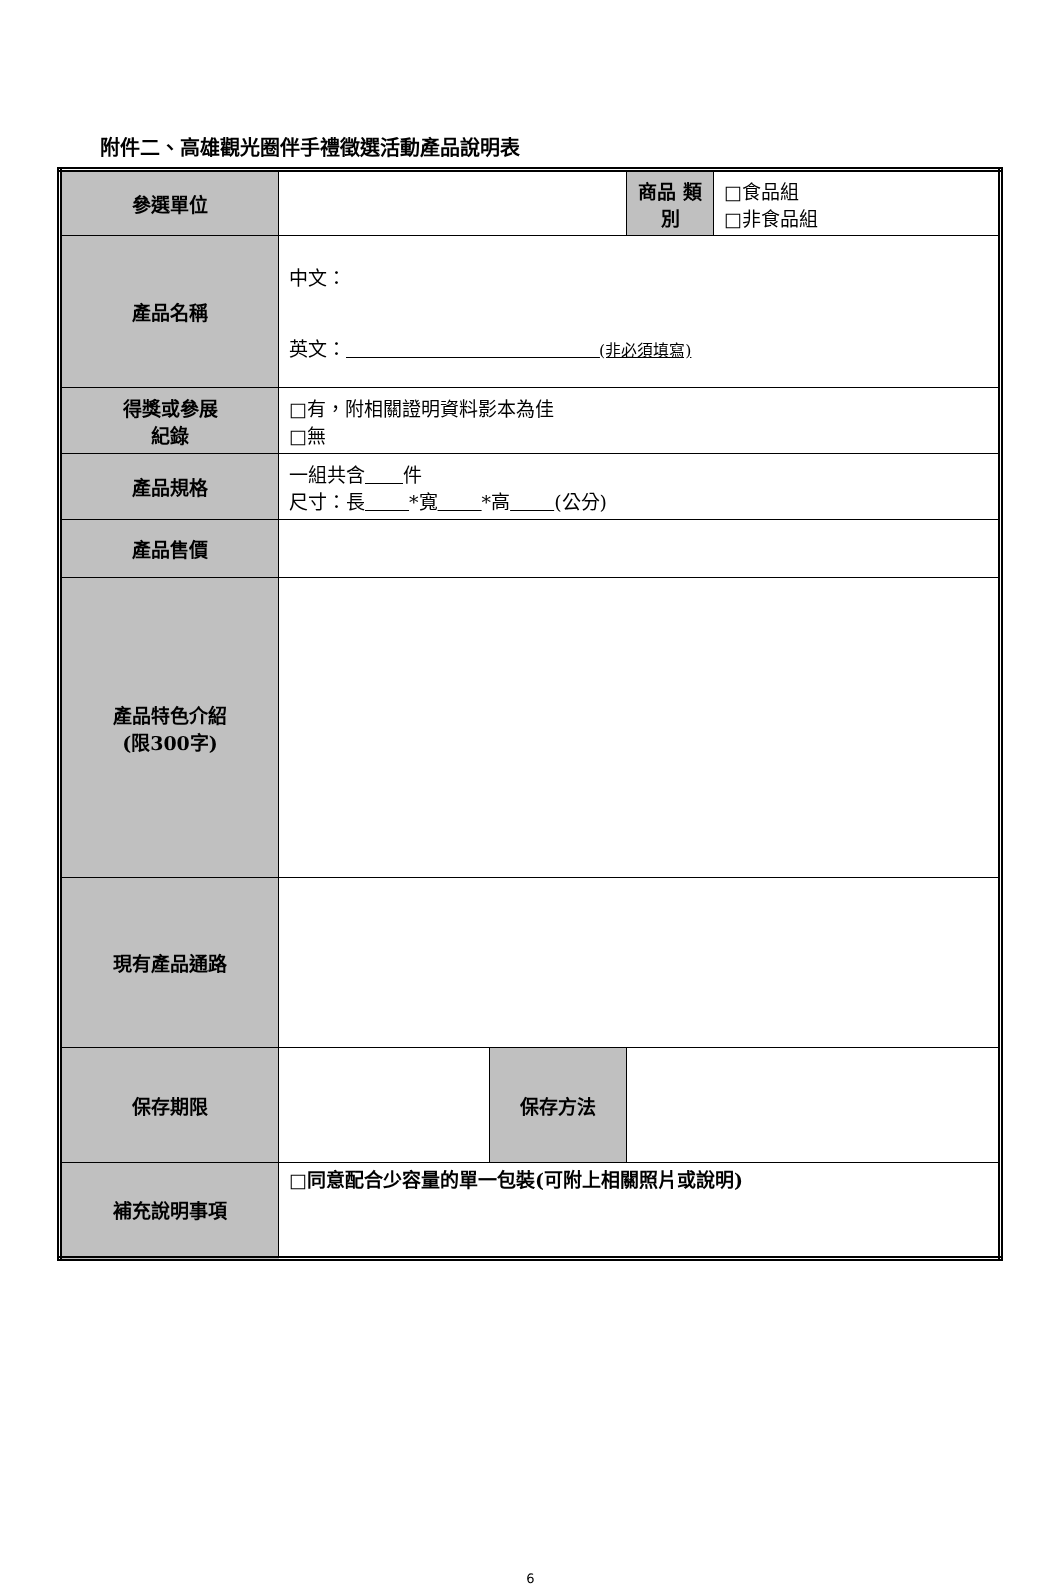附件二、高雄觀光圈伴手禮徵選活動產品說明表
| 參選單位 | | | 商品 類別 | □食品組 □非食品組 |
| 產品名稱 | 中文： 英文： (非必須填寫) | | | |
| 得獎或參展 紀錄 | □有，附相關證明資料影本為佳 □無 | | | |
| 產品規格 | 一組共含 件 尺寸：長 *寬 *高 (公分) | | | |
| 產品售價 | | | | |
| 產品特色介紹 (限300字) | | | | |
| 現有產品通路 | | | | |
| 保存期限 | | 保存方法 | | |
| 補充說明事項 | □同意配合少容量的單一包裝(可附上相關照片或說明) | | | |
6